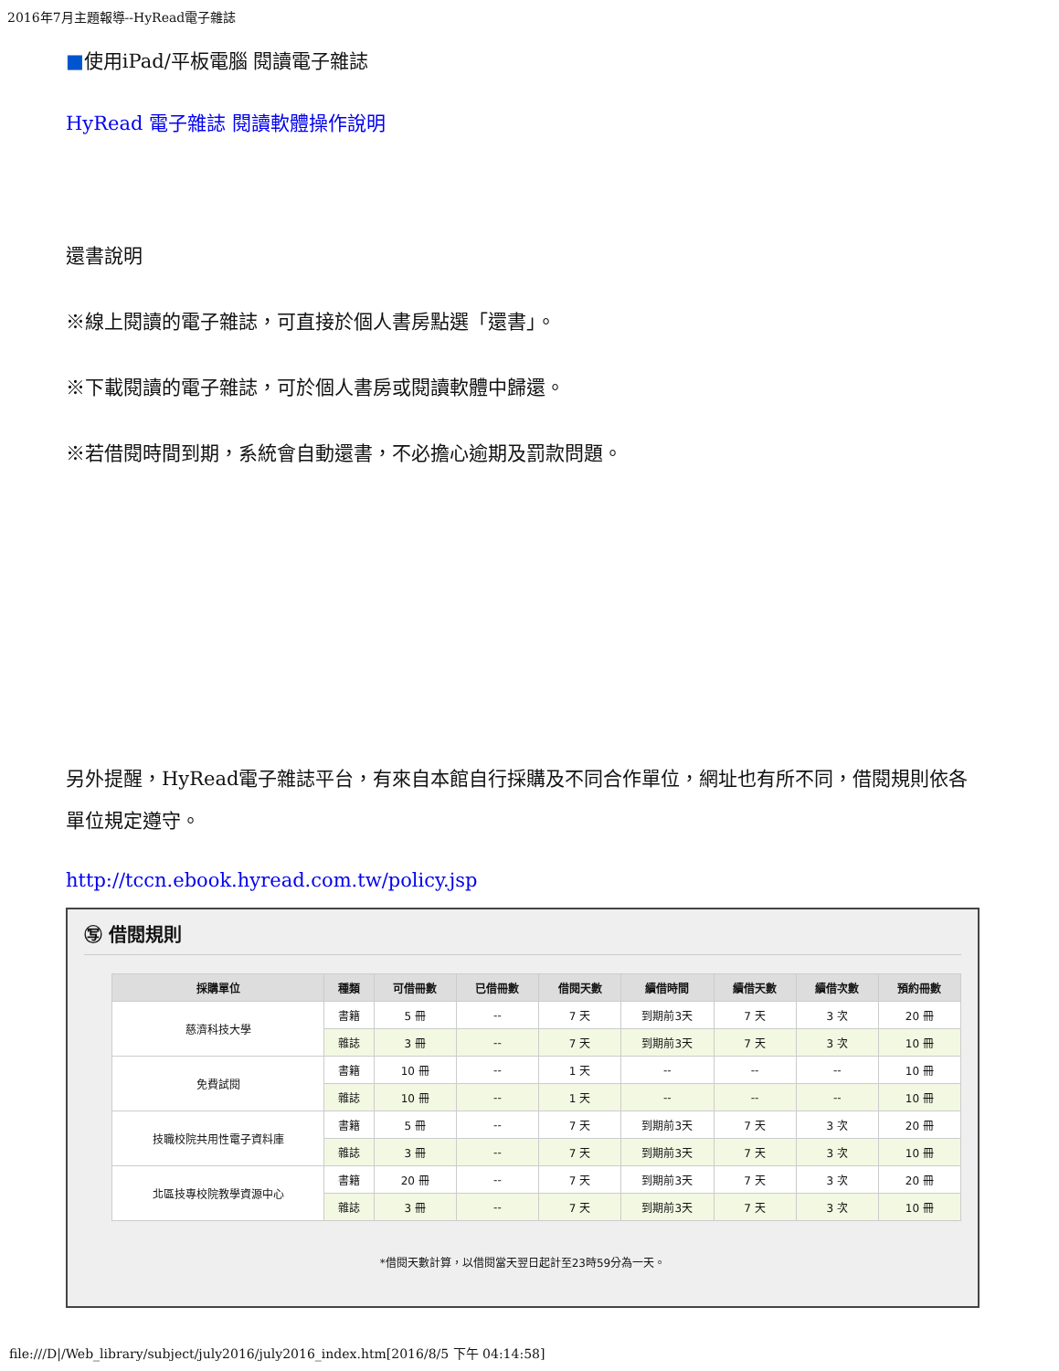2016年7月主題報導--HyRead電子雜誌
■使用iPad/平板電腦 閱讀電子雜誌
HyRead 電子雜誌 閱讀軟體操作說明
還書說明
※線上閱讀的電子雜誌，可直接於個人書房點選「還書」。
※下載閱讀的電子雜誌，可於個人書房或閱讀軟體中歸還。
※若借閱時間到期，系統會自動還書，不必擔心逾期及罰款問題。
另外提醒，HyRead電子雜誌平台，有來自本館自行採購及不同合作單位，網址也有所不同，借閱規則依各單位規定遵守。
http://tccn.ebook.hyread.com.tw/policy.jsp
㊢ 借閱規則
| 採購單位 | 種類 | 可借冊數 | 已借冊數 | 借閱天數 | 續借時間 | 續借天數 | 續借次數 | 預約冊數 |
| --- | --- | --- | --- | --- | --- | --- | --- | --- |
| 慈濟科技大學 | 書籍 | 5 冊 | -- | 7 天 | 到期前3天 | 7 天 | 3 次 | 20 冊 |
| | 雜誌 | 3 冊 | -- | 7 天 | 到期前3天 | 7 天 | 3 次 | 10 冊 |
| 免費試閱 | 書籍 | 10 冊 | -- | 1 天 | -- | -- | -- | 10 冊 |
| | 雜誌 | 10 冊 | -- | 1 天 | -- | -- | -- | 10 冊 |
| 技職校院共用性電子資料庫 | 書籍 | 5 冊 | -- | 7 天 | 到期前3天 | 7 天 | 3 次 | 20 冊 |
| | 雜誌 | 3 冊 | -- | 7 天 | 到期前3天 | 7 天 | 3 次 | 10 冊 |
| 北區技專校院教學資源中心 | 書籍 | 20 冊 | -- | 7 天 | 到期前3天 | 7 天 | 3 次 | 20 冊 |
| | 雜誌 | 3 冊 | -- | 7 天 | 到期前3天 | 7 天 | 3 次 | 10 冊 |
*借閱天數計算，以借閱當天翌日起計至23時59分為一天。
file:///D|/Web_library/subject/july2016/july2016_index.htm[2016/8/5 下午 04:14:58]